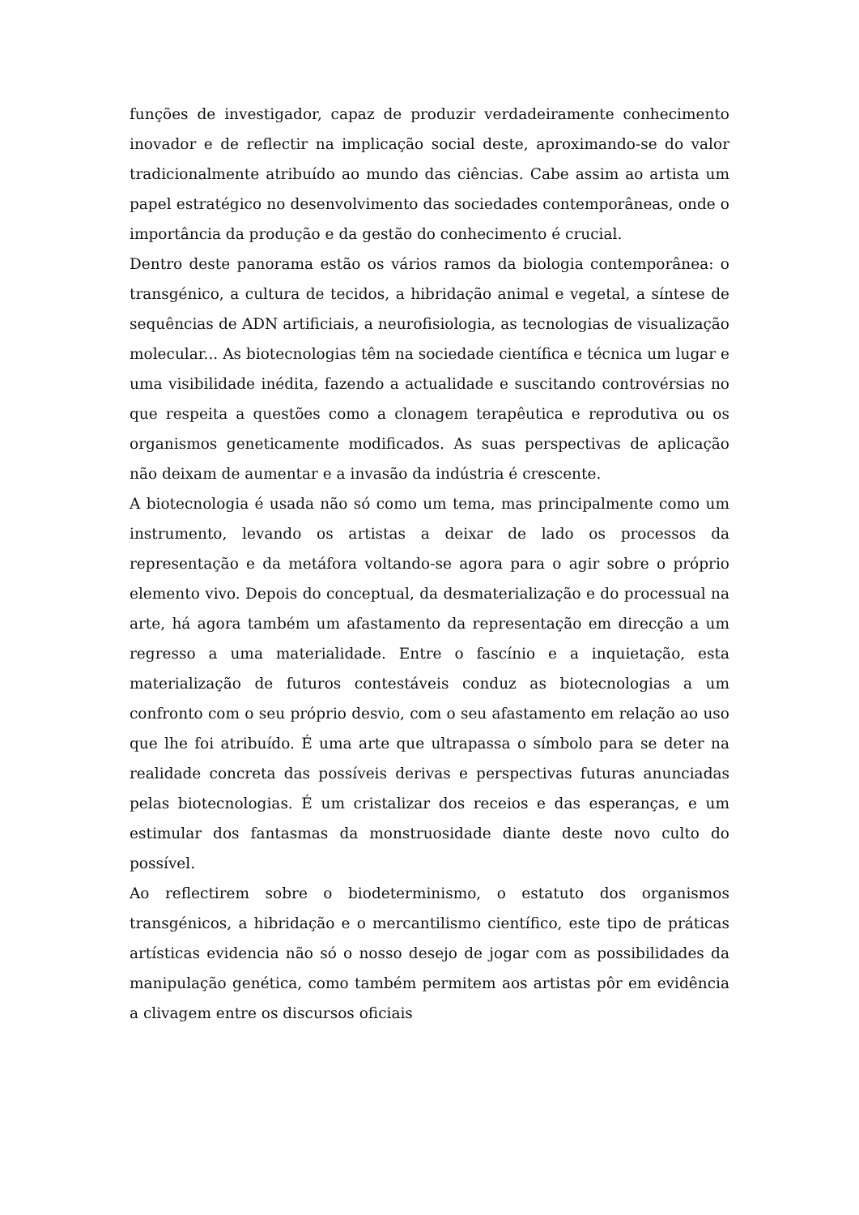funções de investigador, capaz de produzir verdadeiramente conhecimento inovador e de reflectir na implicação social deste, aproximando-se do valor tradicionalmente atribuído ao mundo das ciências. Cabe assim ao artista um papel estratégico no desenvolvimento das sociedades contemporâneas, onde o importância da produção e da gestão do conhecimento é crucial.
Dentro deste panorama estão os vários ramos da biologia contemporânea: o transgénico, a cultura de tecidos, a hibridação animal e vegetal, a síntese de sequências de ADN artificiais, a neurofisiologia, as tecnologias de visualização molecular... As biotecnologias têm na sociedade científica e técnica um lugar e uma visibilidade inédita, fazendo a actualidade e suscitando controvérsias no que respeita a questões como a clonagem terapêutica e reprodutiva ou os organismos geneticamente modificados. As suas perspectivas de aplicação não deixam de aumentar e a invasão da indústria é crescente.
A biotecnologia é usada não só como um tema, mas principalmente como um instrumento, levando os artistas a deixar de lado os processos da representação e da metáfora voltando-se agora para o agir sobre o próprio elemento vivo. Depois do conceptual, da desmaterialização e do processual na arte, há agora também um afastamento da representação em direcção a um regresso a uma materialidade. Entre o fascínio e a inquietação, esta materialização de futuros contestáveis conduz as biotecnologias a um confronto com o seu próprio desvio, com o seu afastamento em relação ao uso que lhe foi atribuído. É uma arte que ultrapassa o símbolo para se deter na realidade concreta das possíveis derivas e perspectivas futuras anunciadas pelas biotecnologias. É um cristalizar dos receios e das esperanças, e um estimular dos fantasmas da monstruosidade diante deste novo culto do possível.
Ao reflectirem sobre o biodeterminismo, o estatuto dos organismos transgénicos, a hibridação e o mercantilismo científico, este tipo de práticas artísticas evidencia não só o nosso desejo de jogar com as possibilidades da manipulação genética, como também permitem aos artistas pôr em evidência a clivagem entre os discursos oficiais